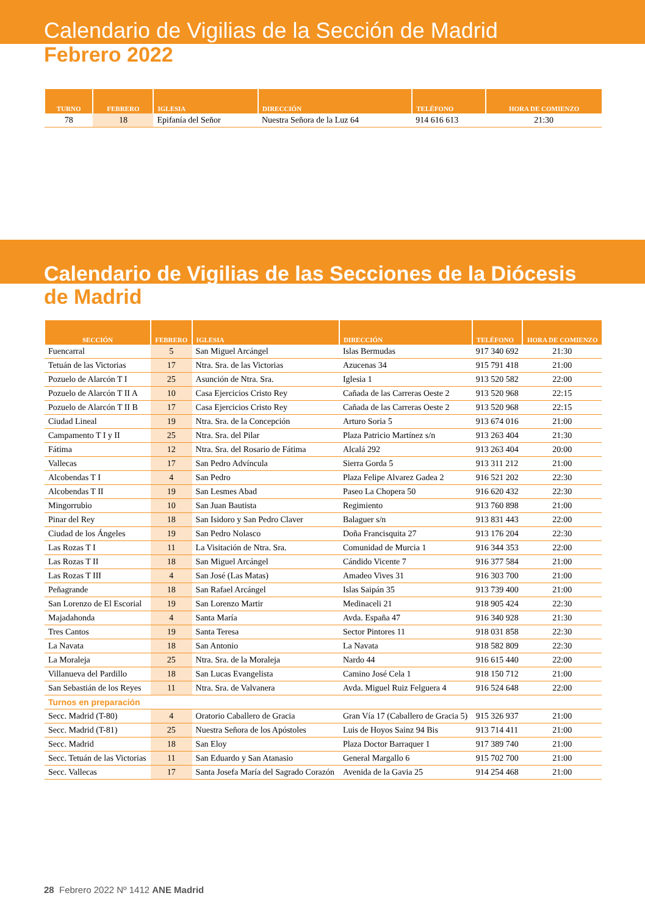Calendario de Vigilias de la Sección de Madrid
Febrero 2022
| TURNO | FEBRERO | IGLESIA | DIRECCIÓN | TELÉFONO | HORA DE COMIENZO |
| --- | --- | --- | --- | --- | --- |
| 78 | 18 | Epifanía del Señor | Nuestra Señora de la Luz 64 | 914 616 613 | 21:30 |
Calendario de Vigilias de las Secciones de la Diócesis
de Madrid
| SECCIÓN | FEBRERO | IGLESIA | DIRECCIÓN | TELÉFONO | HORA DE COMIENZO |
| --- | --- | --- | --- | --- | --- |
| Fuencarral | 5 | San Miguel Arcángel | Islas Bermudas | 917 340 692 | 21:30 |
| Tetuán de las Victorias | 17 | Ntra. Sra. de las Victorias | Azucenas 34 | 915 791 418 | 21:00 |
| Pozuelo de Alarcón T I | 25 | Asunción de Ntra. Sra. | Iglesia 1 | 913 520 582 | 22:00 |
| Pozuelo de Alarcón T II A | 10 | Casa Ejercicios Cristo Rey | Cañada de las Carreras Oeste 2 | 913 520 968 | 22:15 |
| Pozuelo de Alarcón T II B | 17 | Casa Ejercicios Cristo Rey | Cañada de las Carreras Oeste 2 | 913 520 968 | 22:15 |
| Ciudad Lineal | 19 | Ntra. Sra. de la Concepción | Arturo Soria 5 | 913 674 016 | 21:00 |
| Campamento T I y II | 25 | Ntra. Sra. del Pilar | Plaza Patricio Martínez s/n | 913 263 404 | 21:30 |
| Fátima | 12 | Ntra. Sra. del Rosario de Fátima | Alcalá 292 | 913 263 404 | 20:00 |
| Vallecas | 17 | San Pedro Advíncula | Sierra Gorda 5 | 913 311 212 | 21:00 |
| Alcobendas T I | 4 | San Pedro | Plaza Felipe Alvarez Gadea 2 | 916 521 202 | 22:30 |
| Alcobendas T II | 19 | San Lesmes Abad | Paseo La Chopera 50 | 916 620 432 | 22:30 |
| Mingorrubio | 10 | San Juan Bautista | Regimiento | 913 760 898 | 21:00 |
| Pinar del Rey | 18 | San Isidoro y San Pedro Claver | Balaguer s/n | 913 831 443 | 22:00 |
| Ciudad de los Ángeles | 19 | San Pedro Nolasco | Doña Francisquita 27 | 913 176 204 | 22:30 |
| Las Rozas T I | 11 | La Visitación de Ntra. Sra. | Comunidad de Murcia 1 | 916 344 353 | 22:00 |
| Las Rozas T II | 18 | San Miguel Arcángel | Cándido Vicente 7 | 916 377 584 | 21:00 |
| Las Rozas T III | 4 | San José (Las Matas) | Amadeo Vives 31 | 916 303 700 | 21:00 |
| Peñagrande | 18 | San Rafael Arcángel | Islas Saipán 35 | 913 739 400 | 21:00 |
| San Lorenzo de El Escorial | 19 | San Lorenzo Martir | Medinaceli 21 | 918 905 424 | 22:30 |
| Majadahonda | 4 | Santa María | Avda. España 47 | 916 340 928 | 21:30 |
| Tres Cantos | 19 | Santa Teresa | Sector Pintores 11 | 918 031 858 | 22:30 |
| La Navata | 18 | San Antonio | La Navata | 918 582 809 | 22:30 |
| La Moraleja | 25 | Ntra. Sra. de la Moraleja | Nardo 44 | 916 615 440 | 22:00 |
| Villanueva del Pardillo | 18 | San Lucas Evangelista | Camino José Cela 1 | 918 150 712 | 21:00 |
| San Sebastián de los Reyes | 11 | Ntra. Sra. de Valvanera | Avda. Miguel Ruiz Felguera 4 | 916 524 648 | 22:00 |
| Turnos en preparación | | | | | |
| Secc. Madrid (T-80) | 4 | Oratorio Caballero de Gracia | Gran Vía 17 (Caballero de Gracia 5) | 915 326 937 | 21:00 |
| Secc. Madrid (T-81) | 25 | Nuestra Señora de los Apóstoles | Luis de Hoyos Sainz 94 Bis | 913 714 411 | 21:00 |
| Secc. Madrid | 18 | San Eloy | Plaza Doctor Barraquer 1 | 917 389 740 | 21:00 |
| Secc. Tetuán de las Victorias | 11 | San Eduardo y San Atanasio | General Margallo 6 | 915 702 700 | 21:00 |
| Secc. Vallecas | 17 | Santa Josefa María del Sagrado Corazón | Avenida de la Gavia 25 | 914 254 468 | 21:00 |
28 Febrero 2022 Nº 1412 ANE Madrid